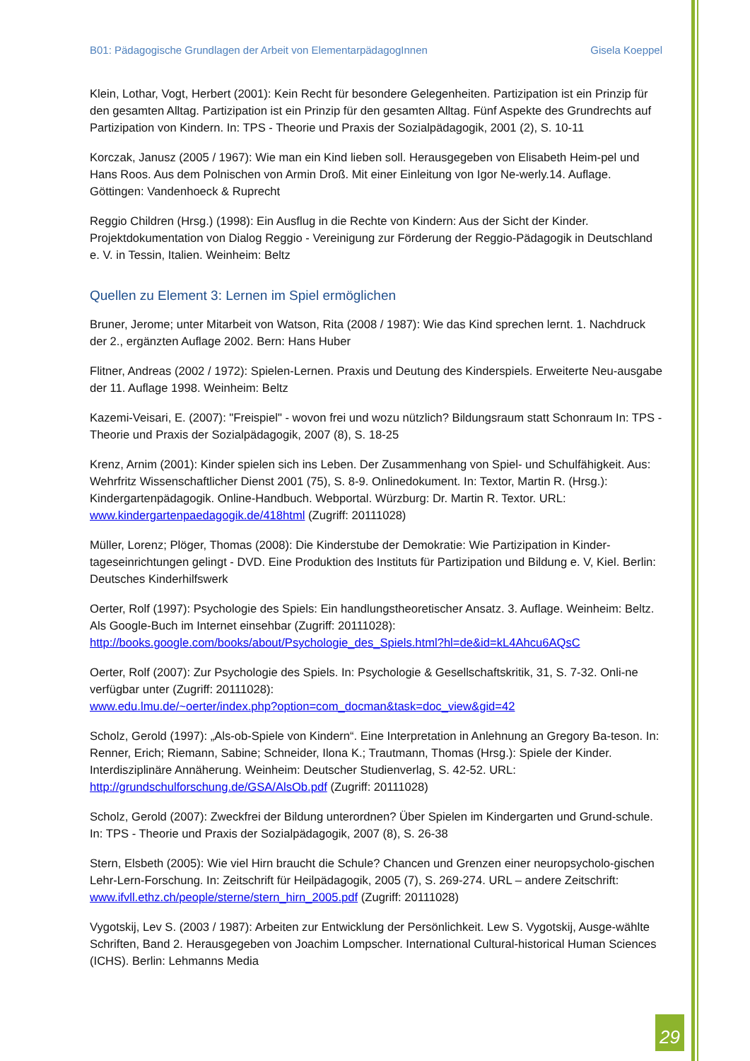B01: Pädagogische Grundlagen der Arbeit von ElementarpädagogInnen Gisela Koeppel
Klein, Lothar, Vogt, Herbert (2001): Kein Recht für besondere Gelegenheiten. Partizipation ist ein Prinzip für den gesamten Alltag. Partizipation ist ein Prinzip für den gesamten Alltag. Fünf Aspekte des Grundrechts auf Partizipation von Kindern. In: TPS - Theorie und Praxis der Sozialpädagogik, 2001 (2), S. 10-11
Korczak, Janusz (2005 / 1967): Wie man ein Kind lieben soll. Herausgegeben von Elisabeth Heim-pel und Hans Roos. Aus dem Polnischen von Armin Droß. Mit einer Einleitung von Igor Ne-werly.14. Auflage. Göttingen: Vandenhoeck & Ruprecht
Reggio Children (Hrsg.) (1998): Ein Ausflug in die Rechte von Kindern: Aus der Sicht der Kinder. Projektdokumentation von Dialog Reggio - Vereinigung zur Förderung der Reggio-Pädagogik in Deutschland e. V. in Tessin, Italien. Weinheim: Beltz
Quellen zu Element 3: Lernen im Spiel ermöglichen
Bruner, Jerome; unter Mitarbeit von Watson, Rita (2008 / 1987): Wie das Kind sprechen lernt. 1. Nachdruck der 2., ergänzten Auflage 2002. Bern: Hans Huber
Flitner, Andreas (2002 / 1972): Spielen-Lernen. Praxis und Deutung des Kinderspiels. Erweiterte Neu-ausgabe der 11. Auflage 1998. Weinheim: Beltz
Kazemi-Veisari, E. (2007): "Freispiel" - wovon frei und wozu nützlich? Bildungsraum statt Schonraum In: TPS - Theorie und Praxis der Sozialpädagogik, 2007 (8), S. 18-25
Krenz, Arnim (2001): Kinder spielen sich ins Leben. Der Zusammenhang von Spiel- und Schulfähigkeit. Aus: Wehrfritz Wissenschaftlicher Dienst 2001 (75), S. 8-9. Onlinedokument. In: Textor, Martin R. (Hrsg.): Kindergartenpädagogik. Online-Handbuch. Webportal. Würzburg: Dr. Martin R. Textor. URL: www.kindergartenpaedagogik.de/418html (Zugriff: 20111028)
Müller, Lorenz; Plöger, Thomas (2008): Die Kinderstube der Demokratie: Wie Partizipation in Kinder-tageseinrichtungen gelingt - DVD. Eine Produktion des Instituts für Partizipation und Bildung e. V, Kiel. Berlin: Deutsches Kinderhilfswerk
Oerter, Rolf (1997): Psychologie des Spiels: Ein handlungstheoretischer Ansatz. 3. Auflage. Weinheim: Beltz. Als Google-Buch im Internet einsehbar (Zugriff: 20111028):
http://books.google.com/books/about/Psychologie_des_Spiels.html?hl=de&id=kL4Ahcu6AQsC
Oerter, Rolf (2007): Zur Psychologie des Spiels. In: Psychologie & Gesellschaftskritik, 31, S. 7-32. Onli-ne verfügbar unter (Zugriff: 20111028):
www.edu.lmu.de/~oerter/index.php?option=com_docman&task=doc_view&gid=42
Scholz, Gerold (1997): „Als-ob-Spiele von Kindern“. Eine Interpretation in Anlehnung an Gregory Ba-teson. In: Renner, Erich; Riemann, Sabine; Schneider, Ilona K.; Trautmann, Thomas (Hrsg.): Spiele der Kinder. Interdisziplinäre Annäherung. Weinheim: Deutscher Studienverlag, S. 42-52. URL: http://grundschulforschung.de/GSA/AlsOb.pdf (Zugriff: 20111028)
Scholz, Gerold (2007): Zweckfrei der Bildung unterordnen? Über Spielen im Kindergarten und Grund-schule. In: TPS - Theorie und Praxis der Sozialpädagogik, 2007 (8), S. 26-38
Stern, Elsbeth (2005): Wie viel Hirn braucht die Schule? Chancen und Grenzen einer neuropsycholo-gischen Lehr-Lern-Forschung. In: Zeitschrift für Heilpädagogik, 2005 (7), S. 269-274. URL – andere Zeitschrift: www.ifvll.ethz.ch/people/sterne/stern_hirn_2005.pdf (Zugriff: 20111028)
Vygotskij, Lev S. (2003 / 1987): Arbeiten zur Entwicklung der Persönlichkeit. Lew S. Vygotskij, Ausge-wählte Schriften, Band 2. Herausgegeben von Joachim Lompscher. International Cultural-historical Human Sciences (ICHS). Berlin: Lehmanns Media
29